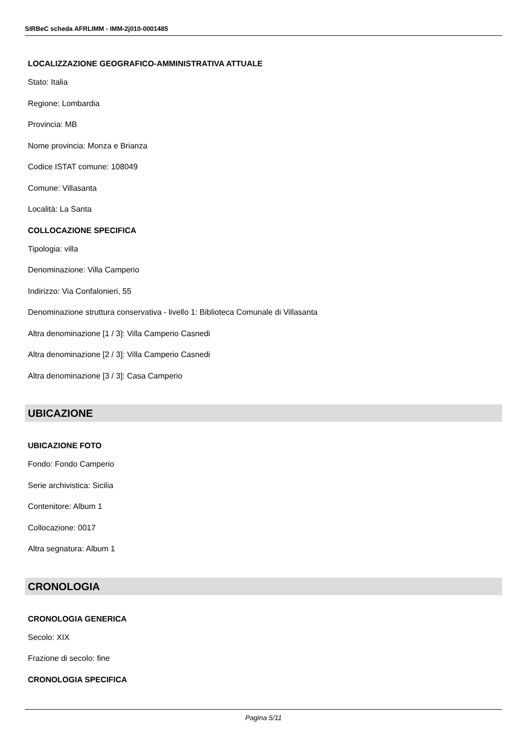SIRBeC scheda AFRLIMM - IMM-2j010-0001485
LOCALIZZAZIONE GEOGRAFICO-AMMINISTRATIVA ATTUALE
Stato: Italia
Regione: Lombardia
Provincia: MB
Nome provincia: Monza e Brianza
Codice ISTAT comune: 108049
Comune: Villasanta
Località: La Santa
COLLOCAZIONE SPECIFICA
Tipologia: villa
Denominazione: Villa Camperio
Indirizzo: Via Confalonieri, 55
Denominazione struttura conservativa - livello 1: Biblioteca Comunale di Villasanta
Altra denominazione [1 / 3]: Villa Camperio Casnedi
Altra denominazione [2 / 3]: Villa Camperio Casnedi
Altra denominazione [3 / 3]: Casa Camperio
UBICAZIONE
UBICAZIONE FOTO
Fondo: Fondo Camperio
Serie archivistica: Sicilia
Contenitore: Album 1
Collocazione: 0017
Altra segnatura: Album 1
CRONOLOGIA
CRONOLOGIA GENERICA
Secolo: XIX
Frazione di secolo: fine
CRONOLOGIA SPECIFICA
Pagina 5/11